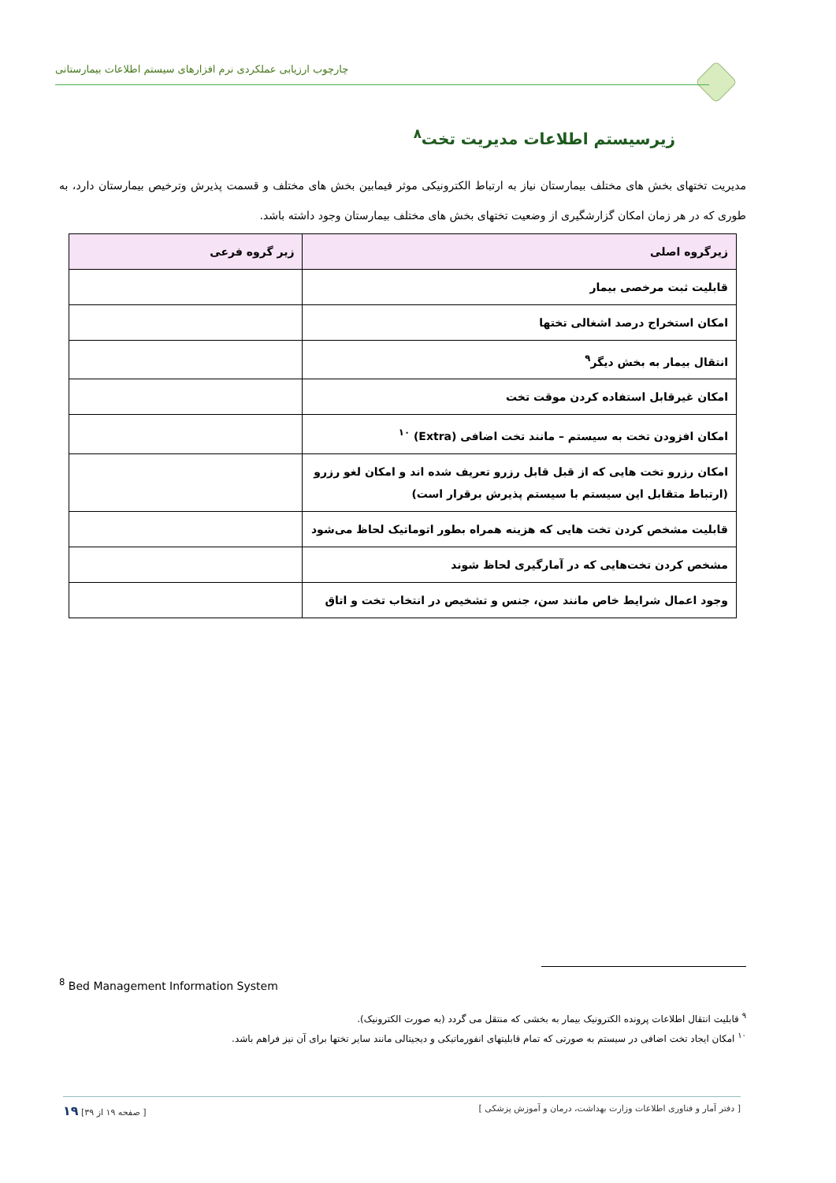چارچوب ارزیابی عملکردی نرم افزارهای سیستم اطلاعات بیمارستانی
زیرسیستم اطلاعات مدیریت تخت<sup>۸</sup>
مدیریت تختهای بخش های مختلف بیمارستان نیاز به ارتباط الکترونیکی موثر فیمابین بخش های مختلف و قسمت پذیرش وترخیص بیمارستان دارد، به طوری که در هر زمان امکان گزارشگیری از وضعیت تختهای بخش های مختلف بیمارستان وجود داشته باشد.
| زیرگروه اصلی | زیر گروه فرعی |
| --- | --- |
| قابلیت ثبت مرخصی بیمار | |
| امکان استخراج درصد اشغالی تختها | |
| انتقال بیمار به بخش دیگر<sup>۹</sup> | |
| امکان غیرقابل استفاده کردن موقت تخت | |
| امکان افزودن تخت به سیستم – مانند تخت اضافی (Extra) <sup>۱۰</sup> | |
| امکان رزرو تخت هایی که از قبل قابل رزرو تعریف شده اند و امکان لغو رزرو (ارتباط متقابل این سیستم با سیستم پذیرش برقرار است) | |
| قابلیت مشخص کردن تخت هایی که هزینه همراه بطور اتوماتیک لحاظ می‌شود | |
| مشخص کردن تخت‌هایی که در آمارگیری لحاظ شوند | |
| وجود اعمال شرایط خاص مانند سن، جنس و تشخیص در انتخاب تخت و اتاق | |
<sup>8</sup> Bed Management Information System
<sup>۹</sup> قابلیت انتقال اطلاعات پرونده الکترونیک بیمار به بخشی که منتقل می گردد (به صورت الکترونیک).
<sup>۱۰</sup> امکان ایجاد تخت اضافی در سیستم به صورتی که تمام قابلیتهای انفورماتیکی و دیجیتالی مانند سایر تختها برای آن نیز فراهم باشد.
[ دفتر آمار و فناوری اطلاعات وزارت بهداشت، درمان و آموزش پزشکی ] [ صفحه ۱۹ از ۳۹] ۱۹